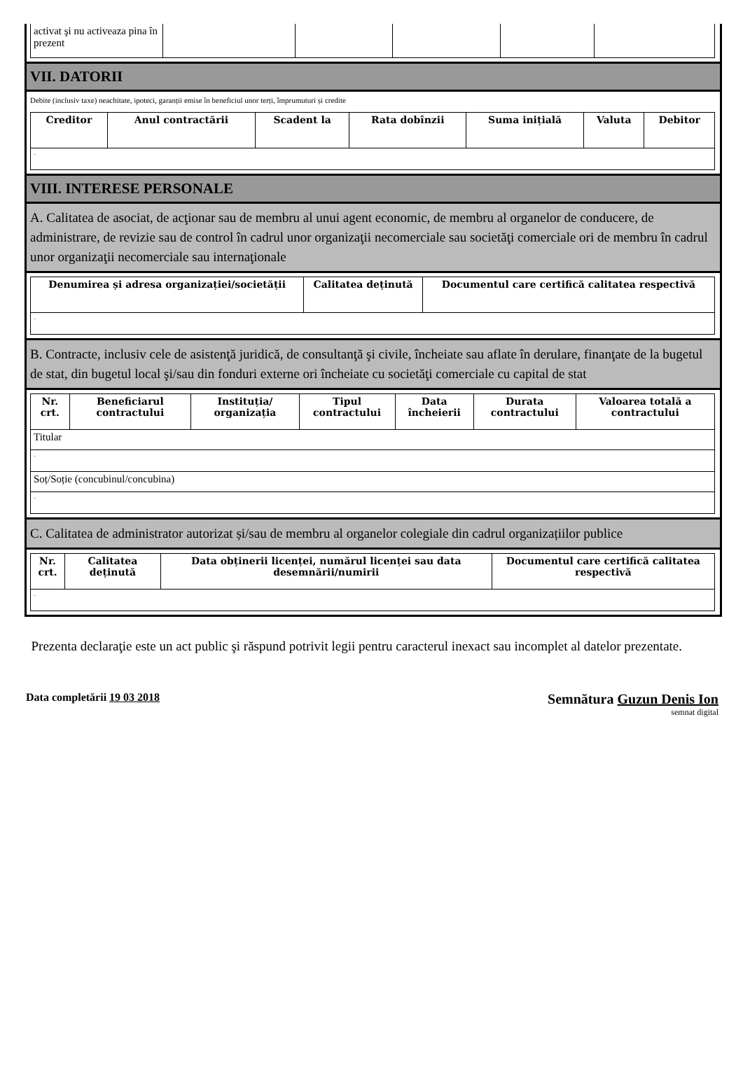| activat şi nu activeaza pina în prezent | | | | | |
VII. DATORII
Debite (inclusiv taxe) neachitate, ipoteci, garanții emise în beneficiul unor terți, împrumuturi și credite
| Creditor | Anul contractării | Scadent la | Rata dobînzii | Suma inițială | Valuta | Debitor |
| --- | --- | --- | --- | --- | --- | --- |
| - | | | | | | |
VIII. INTERESE PERSONALE
A. Calitatea de asociat, de acţionar sau de membru al unui agent economic, de membru al organelor de conducere, de administrare, de revizie sau de control în cadrul unor organizaţii necomerciale sau societăţi comerciale ori de membru în cadrul unor organizaţii necomerciale sau internaţionale
| Denumirea și adresa organizației/societății | Calitatea deținută | Documentul care certifică calitatea respectivă |
| --- | --- | --- |
| - | | |
B. Contracte, inclusiv cele de asistenţă juridică, de consultanţă şi civile, încheiate sau aflate în derulare, finanţate de la bugetul de stat, din bugetul local şi/sau din fonduri externe ori încheiate cu societăţi comerciale cu capital de stat
| Nr. crt. | Beneficiarul contractului | Instituția/ organizația | Tipul contractului | Data încheierii | Durata contractului | Valoarea totală a contractului |
| --- | --- | --- | --- | --- | --- | --- |
| Titular | | | | | | |
| - | | | | | | |
| Soț/Soție (concubinul/concubina) | | | | | | |
| - | | | | | | |
C. Calitatea de administrator autorizat și/sau de membru al organelor colegiale din cadrul organizațiilor publice
| Nr. crt. | Calitatea deținută | Data obținerii licenței, numărul licenței sau data desemnării/numirii | Documentul care certifică calitatea respectivă |
| --- | --- | --- | --- |
| - | | | |
Prezenta declaraţie este un act public şi răspund potrivit legii pentru caracterul inexact sau incomplet al datelor prezentate.
Data completării 19 03 2018
Semnătura Guzun Denis Ion
semnat digital